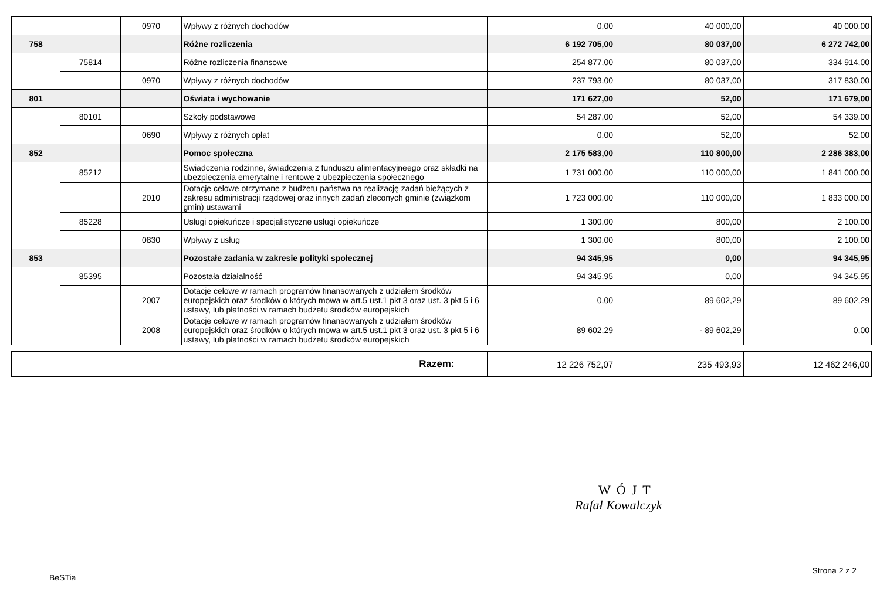| | | 0970 | Wpływy z różnych dochodów | 0,00 | 40 000,00 | 40 000,00 |
| 758 | | | Różne rozliczenia | 6 192 705,00 | 80 037,00 | 6 272 742,00 |
| | 75814 | | Różne rozliczenia finansowe | 254 877,00 | 80 037,00 | 334 914,00 |
| | | 0970 | Wpływy z różnych dochodów | 237 793,00 | 80 037,00 | 317 830,00 |
| 801 | | | Oświata i wychowanie | 171 627,00 | 52,00 | 171 679,00 |
| | 80101 | | Szkoły podstawowe | 54 287,00 | 52,00 | 54 339,00 |
| | | 0690 | Wpływy z różnych opłat | 0,00 | 52,00 | 52,00 |
| 852 | | | Pomoc społeczna | 2 175 583,00 | 110 800,00 | 2 286 383,00 |
| | 85212 | | Swiadczenia rodzinne, świadczenia z funduszu alimentacyjneego oraz składki na ubezpieczenia emerytalne i rentowe z ubezpieczenia społecznego | 1 731 000,00 | 110 000,00 | 1 841 000,00 |
| | | 2010 | Dotacje celowe otrzymane z budżetu państwa na realizację zadań bieżących z zakresu administracji rządowej oraz innych zadań zleconych gminie (związkom gmin) ustawami | 1 723 000,00 | 110 000,00 | 1 833 000,00 |
| | 85228 | | Usługi opiekuńcze i specjalistyczne usługi opiekuńcze | 1 300,00 | 800,00 | 2 100,00 |
| | | 0830 | Wpływy z usług | 1 300,00 | 800,00 | 2 100,00 |
| 853 | | | Pozostałe zadania w zakresie polityki społecznej | 94 345,95 | 0,00 | 94 345,95 |
| | 85395 | | Pozostała działalność | 94 345,95 | 0,00 | 94 345,95 |
| | | 2007 | Dotacje celowe w ramach programów finansowanych z udziałem środków europejskich oraz środków o których mowa w art.5 ust.1 pkt 3 oraz ust. 3 pkt 5 i 6 ustawy, lub płatności w ramach budżetu środków europejskich | 0,00 | 89 602,29 | 89 602,29 |
| | | 2008 | Dotacje celowe w ramach programów finansowanych z udziałem środków europejskich oraz środków o których mowa w art.5 ust.1 pkt 3 oraz ust. 3 pkt 5 i 6 ustawy, lub płatności w ramach budżetu środków europejskich | 89 602,29 | - 89 602,29 | 0,00 |
| Razem: | 12 226 752,07 | 235 493,93 | 12 462 246,00 |
WÓJT
Rafał Kowalczyk
BeSTia Strona 2 z 2